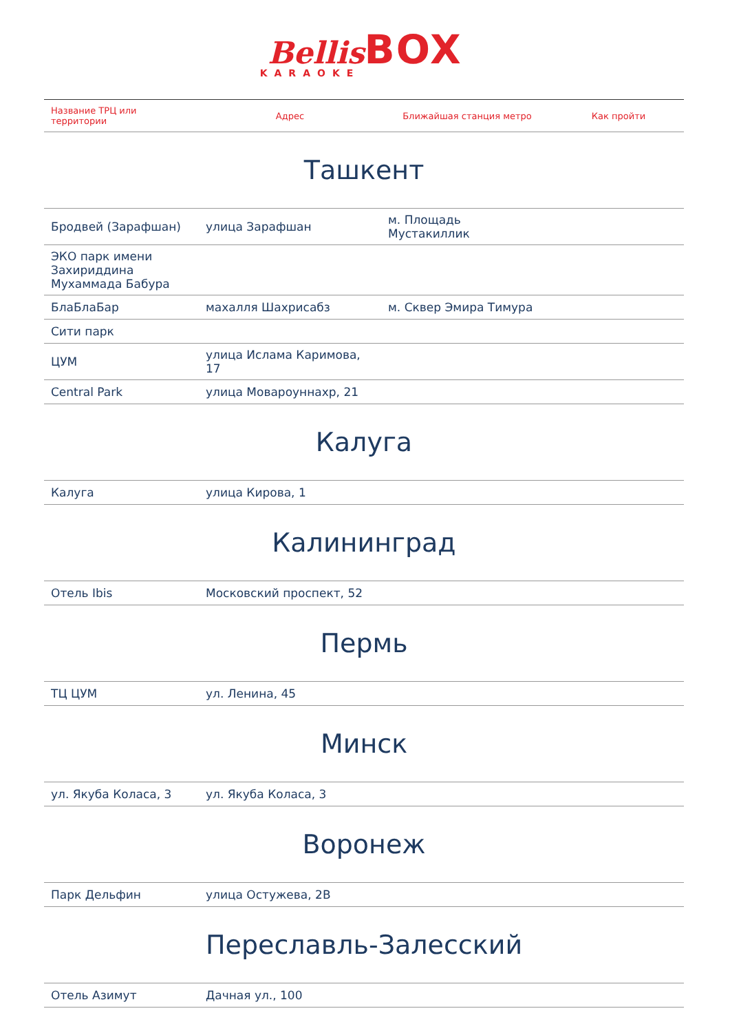Bellis BOX
KARAOKE
| Название ТРЦ или территории | Адрес | Ближайшая станция метро | Как пройти |
| --- | --- | --- | --- |
| Ташкент | | | |
| Бродвей (Зарафшан) | улица Зарафшан | м. Площадь Мустакиллик | |
| ЭКО парк имени Захириддина Мухаммада Бабура | | | |
| БлаБлаБар | махалля Шахрисабз | м. Сквер Эмира Тимура | |
| Сити парк | | | |
| ЦУМ | улица Ислама Каримова, 17 | | |
| Central Park | улица Мовароуннахр, 21 | | |
| Калуга | | | |
| Калуга | улица Кирова, 1 | | |
| Калининград | | | |
| Отель Ibis | Московский проспект, 52 | | |
| Пермь | | | |
| ТЦ ЦУМ | ул. Ленина, 45 | | |
| Минск | | | |
| ул. Якуба Коласа, 3 | ул. Якуба Коласа, 3 | | |
| Воронеж | | | |
| Парк Дельфин | улица Остужева, 2В | | |
| Переславль-Залесский | | | |
| Отель Азимут | Дачная ул., 100 | | |